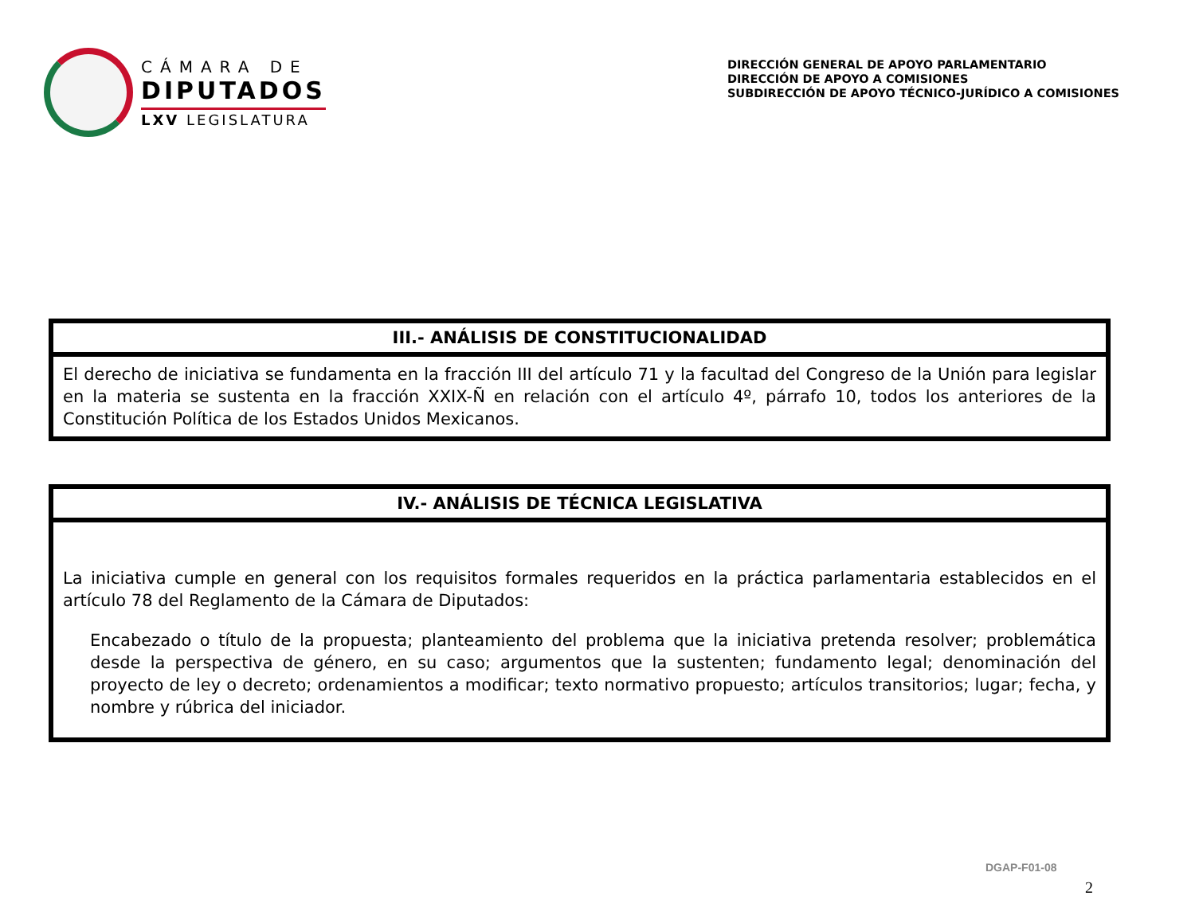CÁMARA DE
DIPUTADOS
LXV LEGISLATURA
DIRECCIÓN GENERAL DE APOYO PARLAMENTARIO
DIRECCIÓN DE APOYO A COMISIONES
SUBDIRECCIÓN DE APOYO TÉCNICO-JURÍDICO A COMISIONES
| III.- ANÁLISIS DE CONSTITUCIONALIDAD |
| --- |
| El derecho de iniciativa se fundamenta en la fracción III del artículo 71 y la facultad del Congreso de la Unión para legislar en la materia se sustenta en la fracción XXIX-Ñ en relación con el artículo 4º, párrafo 10, todos los anteriores de la Constitución Política de los Estados Unidos Mexicanos. |
| IV.- ANÁLISIS DE TÉCNICA LEGISLATIVA |
| --- |
| La iniciativa cumple en general con los requisitos formales requeridos en la práctica parlamentaria establecidos en el artículo 78 del Reglamento de la Cámara de Diputados: Encabezado o título de la propuesta; planteamiento del problema que la iniciativa pretenda resolver; problemática desde la perspectiva de género, en su caso; argumentos que la sustenten; fundamento legal; denominación del proyecto de ley o decreto; ordenamientos a modificar; texto normativo propuesto; artículos transitorios; lugar; fecha, y nombre y rúbrica del iniciador. |
DGAP-F01-08
2